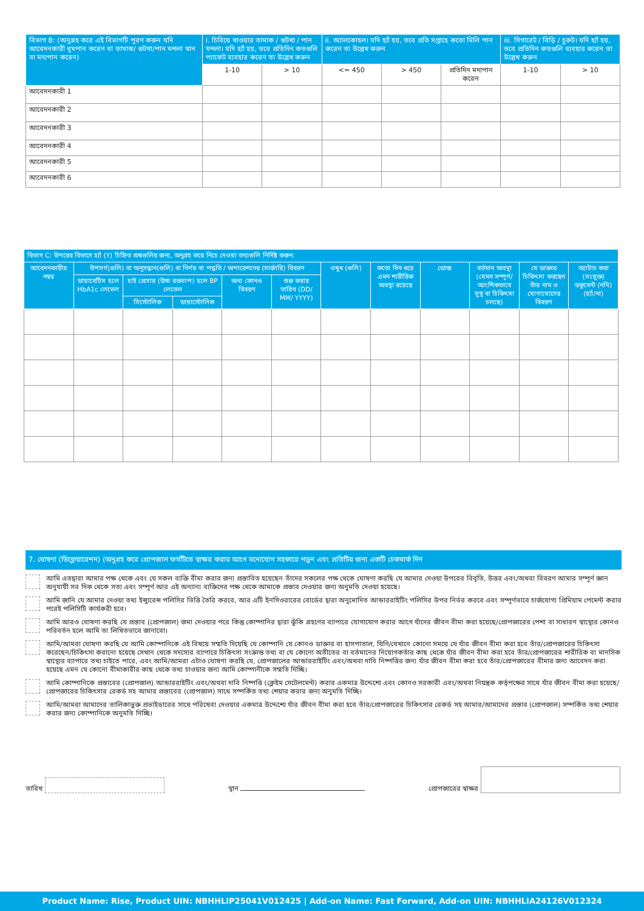| বিভাগ B: (অনুগ্রহ করে এই বিভাগটি পূরণ করুন যদি আবেদনকারী ধূমপান করেন বা তামাক/ গুটখা/পান মশলা খান বা মদ্যপান করেন) | i. চিবিয়ে খাওয়ার তামাক / গুটখা / পান মশলা। যদি হ্যাঁ হয়, তবে প্রতিদিন কতগুলি প্যাকেট ব্যবহার করেন তা উল্লেখ করুন | | ii. অ্যালকোহল। যদি হ্যাঁ হয়, তবে প্রতি সপ্তাহে কতো মিলি পান করেন তা উল্লেখ করুন | | | iii. সিগারেট / বিড়ি / চুরুট। যদি হ্যাঁ হয়, তবে প্রতিদিন কতগুলি ব্যবহার করেন তা উল্লেখ করুন | |
| --- | --- | --- | --- | --- | --- | --- | --- |
| | 1-10 | > 10 | <= 450 | > 450 | প্রতিদিন মদ্যপান করেন | 1-10 | > 10 |
| আবেদনকারী 1 | | | | | | | |
| আবেদনকারী 2 | | | | | | | |
| আবেদনকারী 3 | | | | | | | |
| আবেদনকারী 4 | | | | | | | |
| আবেদনকারী 5 | | | | | | | |
| আবেদনকারী 6 | | | | | | | |
| বিভাগ C: উপরের বিভাগে হ্যাঁ (Y) চিহ্নিত প্রশ্নগুলির জন্য, অনুগ্রহ করে নিচে দেওয়া তথ্যগুলি নির্দিষ্ট করুন: | | | | | | | | | | | |
| --- | --- | --- | --- | --- | --- | --- | --- | --- | --- | --- | --- |
| আবেদনকারীর নম্বর | উপসর্গ(গুলি) বা অনুসন্ধান(গুলি) বা নির্ণয় বা পদ্ধতি / অপারেশনের (সার্জারি) বিবরণ | | | | | ওষুধ (গুলি) | কতো দিন ধরে এমন শারীরিক অবস্থা রয়েছে | ডোজ | বর্তমান অবস্থা (যেমন সম্পূর্ণ/ আংশিকভাবে সুস্থ বা চিকিৎসা চলছে) | যে ডাক্তার চিকিৎসা করছেন তাঁর নাম ও যোগাযোগের বিবরণ | অ্যাটাচ করা (সংযুক্ত) ডকুমেন্ট (নথি) (হ্যাঁ/না) |
| | ডায়াবেটিস হলে HbA1c লেভেল | হাই প্রেসার (উচ্চ রক্তচাপ) হলে BP লেভেল | | অন্য কোনও বিবরণ | শুরু করার তারিখ (DD/ MM/ YYYY) | | | | | | |
| | | সিস্টোলিক | ডায়াস্টোলিক | | | | | | | | |
7. ঘোষণা (ডিক্লেয়ারেশন) (অনুগ্রহ করে প্রোপজাল ফর্মটিতে স্বাক্ষর করার আগে মনোযোগ সহকারে পড়ুন এবং প্রতিটির জন্য একটি চেকমার্ক দিন
আমি এতদ্বারা আমার পক্ষ থেকে এবং যে সকল ব্যক্তি বীমা করার জন্য প্রস্তাবিত হয়েছেন তাঁদের সকলের পক্ষ থেকে ঘোষণা করছি যে আমার দেওয়া উপরের বিবৃতি, উত্তর এবং/অথবা বিবরণ আমার সম্পূর্ণ জ্ঞান অনুযায়ী সব দিক থেকে সত্য এবং সম্পূর্ণ আর এই অন্যান্য ব্যক্তিদের পক্ষ থেকে আমাকে প্রস্তাব দেওয়ার জন্য অনুমতি দেওয়া হয়েছে।
আমি জানি যে আমার দেওয়া তথ্য ইন্স্যুরেন্স পলিসির ভিত্তি তৈরি করবে, আর এটি ইনসিওরারের বোর্ডের দ্বারা অনুমোদিত আন্ডাররাইটিং পলিসির উপর নির্ভর করবে এবং সম্পূর্ণভাবে চার্জযোগ্য প্রিমিয়াম পেমেন্ট করার পরেই পলিসিটি কার্যকরী হবে।
আমি আরও ঘোষণা করছি যে প্রস্তাব (প্রোপজাল) জমা দেওয়ার পরে কিন্তু কোম্পানির দ্বারা ঝুঁকি গ্রহণের ব্যাপারে যোগাযোগ করার আগে যাঁদের জীবন বীমা করা হয়েছে/প্রোপজারের পেশা বা সাধারণ স্বাস্থ্যের কোনও পরিবর্তন হলে আমি তা লিখিতভাবে জানাবো।
আমি/আমরা ঘোষণা করছি যে আমি কোম্পানিকে এই বিষয়ে সম্মতি দিয়েছি যে কোম্পানি যে কোনও ডাক্তার বা হাসপাতাল, যিনি/যেখানে কোনো সময়ে যে যাঁর জীবন বীমা করা হবে তাঁর/প্রোপজারের চিকিৎসা করেছেন/চিকিৎসা করানো হয়েছে সেখান থেকে সদস্যের ব্যাপারে চিকিৎসা সংক্রান্ত তথ্য বা যে কোনো অতীতের বা বর্তমানের নিয়োগকর্তার কাছ থেকে যাঁর জীবন বীমা করা হবে তাঁর/প্রোপজারের শারীরিক বা মানসিক স্বাস্থ্যের ব্যাপারে তথ্য চাইতে পারে, এবং আমি/আমরা এটাও ঘোষণা করছি যে, প্রোপজালের আন্ডাররাইটিং এবং/অথবা দাবি নিষ্পত্তির জন্য যাঁর জীবন বীমা করা হবে তাঁর/প্রোপজারের বীমার জন্য আবেদন করা হয়েছে এমন যে কোনো বীমাকারীর কাছ থেকে তথ্য চাওয়ার জন্য আমি কোম্পানীকে সম্মতি দিচ্ছি।
আমি কোম্পানিকে প্রস্তাবের (প্রোপজাল) আন্ডাররাইটিং এবং/অথবা দাবি নিষ্পত্তি (ক্লেইম সেটেলমেন্ট) করার একমাত্র উদ্দেশ্যে এবং কোনও সরকারী এবং/অথবা নিয়ন্ত্রক কর্তৃপক্ষের সাথে যাঁর জীবন বীমা করা হয়েছে/প্রোপজারের চিকিৎসার রেকর্ড সহ আমার প্রস্তাবের (প্রোপজাল) সাথে সম্পর্কিত তথ্য শেয়ার করার জন্য অনুমতি দিচ্ছি।
আমি/আমরা আমাদের তালিকাভুক্ত প্রভাইডারের সাথে পরিষেবা দেওয়ার একমাত্র উদ্দেশ্যে যাঁর জীবন বীমা করা হবে তাঁর/প্রোপজারের চিকিৎসার রেকর্ড সহ আমার/আমাদের প্রস্তাব (প্রোপজাল) সম্পর্কিত তথ্য শেয়ার করার জন্য কোম্পানিকে অনুমতি দিচ্ছি।
তারিখ
স্থান
প্রোপজারের স্বাক্ষর
Product Name: Rise, Product UIN: NBHHLIP25041V012425 | Add-on Name: Fast Forward, Add-on UIN: NBHHLIA24126V012324